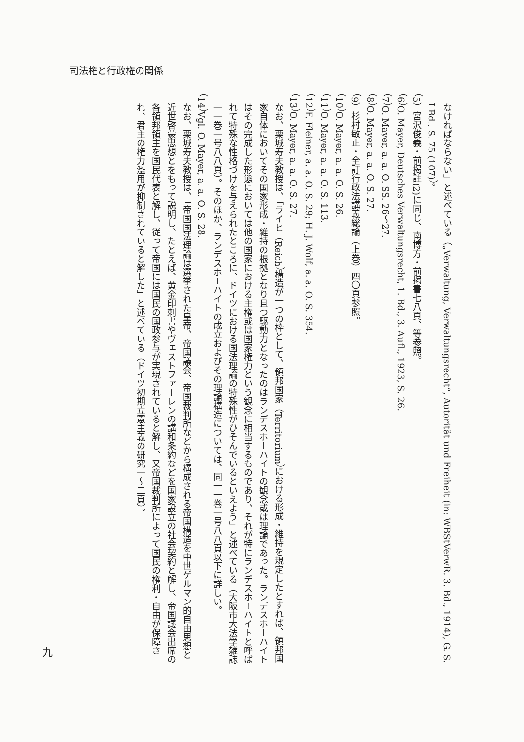司法権と行政権の関係
なければならない」と述べている（„Verwaltung, Verwaltungsrecht“, Autorität und Freiheit (in: WBStVerwR. 3. Bd., 1914), G. S. I Bd., S. 75 (107)）。
（5）宮沢俊義・前掲註(2)に同じ、南博方・前掲書七八頁、等参照。
（6）O. Mayer, Deutsches Verwaltungsrecht, 1. Bd., 3. Aufl., 1923, S. 26.
（7）O. Mayer, a. a. O. SS. 26〜27.
（8）O. Mayer, a. a. O. S. 27.
（9）杉村敏正・全訂行政法講義総論（上巻）四〇頁参照。
（10）O. Mayer, a. a. O. S. 26.
（11）O. Mayer, a. a. O. S. 113.
（12）F. Fleiner, a. a. O. S. 29; H. J. Wolf, a. a. O. S. 354.
（13）O. Mayer, a. a. O. S. 27.
なお、栗城寿夫教授は、「ライヒ（Reich）構造が一つの枠として、領邦国家（Territorium）における形成・維持を規定したとすれば、領邦国家自体においてその国家形成・維持の根拠となり且つ駆動力となったのはランデスホーハイトの観念或は理論であった。ランデスホーハイトはその完成した形態においては他の国家における主権或は国家権力という観念に相当するものであり、それが特にランデスホーハイトと呼ばれて特殊な性格づけを与えられたところに、ドイツにおける国法理論の特殊性がひそんでいるといえよう」と述べている（大阪市大法学雑誌一一巻一号八八頁）。そのほか、ランデスホーハイトの成立およびその理論構造については、同一一巻一号八八頁以下に詳しい。
（14）Vgl. O. Mayer, a. a. O. S. 28.
なお、栗城寿夫教授は、「帝国国法理論は選挙された皇帝、帝国議会、帝国裁判所などから構成される帝国構造を中世ゲルマン的自由思想と近世啓蒙思想とをもって説明し、たとえば、黄金印刺書やヴェストファーレンの講和条約などを国家設立の社会契約と解し、帝国議会出席の各領邦領主を国民代表と解し、従って帝国には国民の国政参与が実現されていると解し、又帝国裁判所によって国民の権利・自由が保障され、君主の権力濫用が抑制されていると解した」と述べている（ドイツ初期立憲主義の研究一〜二頁）。
九